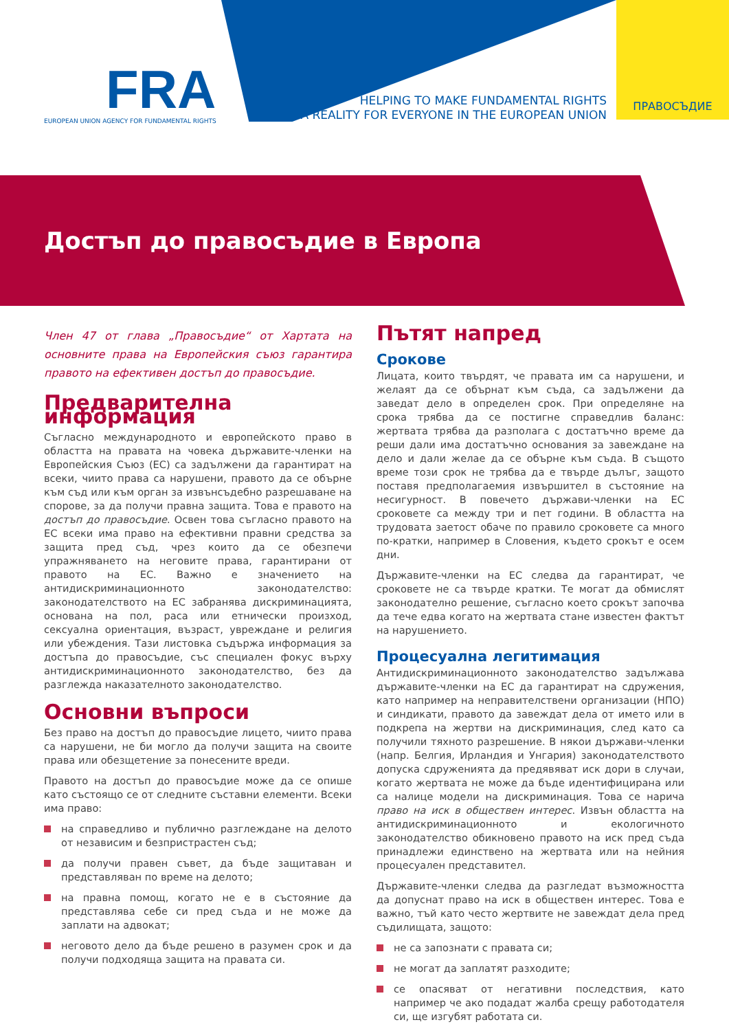FRA
EUROPEAN UNION AGENCY FOR FUNDAMENTAL RIGHTS
HELPING TO MAKE FUNDAMENTAL RIGHTS
A REALITY FOR EVERYONE IN THE EUROPEAN UNION
ПРАВОСЪДИЕ
Достъп до правосъдие в Европа
Член 47 от глава „Правосъдие“ от Хартата на основните права на Европейския съюз гарантира правото на ефективен достъп до правосъдие.
Предварителна информация
Съгласно международното и европейското право в областта на правата на човека държавите-членки на Европейския Съюз (ЕС) са задължени да гарантират на всеки, чиито права са нарушени, правото да се обърне към съд или към орган за извънсъдебно разрешаване на спорове, за да получи правна защита. Това е правото на достъп до правосъдие. Освен това съгласно правото на ЕС всеки има право на ефективни правни средства за защита пред съд, чрез които да се обезпечи упражняването на неговите права, гарантирани от правото на ЕС. Важно е значението на антидискриминационното законодателство: законодателството на ЕС забранява дискриминацията, основана на пол, раса или етнически произход, сексуална ориентация, възраст, увреждане и религия или убеждения. Тази листовка съдържа информация за достъпа до правосъдие, със специален фокус върху антидискриминационното законодателство, без да разглежда наказателното законодателство.
Основни въпроси
Без право на достъп до правосъдие лицето, чиито права са нарушени, не би могло да получи защита на своите права или обезщетение за понесените вреди.
Правото на достъп до правосъдие може да се опише като състоящо се от следните съставни елементи. Всеки има право:
на справедливо и публично разглеждане на делото от независим и безпристрастен съд;
да получи правен съвет, да бъде защитаван и представляван по време на делото;
на правна помощ, когато не е в състояние да представлява себе си пред съда и не може да заплати на адвокат;
неговото дело да бъде решено в разумен срок и да получи подходяща защита на правата си.
Пътят напред
Срокове
Лицата, които твърдят, че правата им са нарушени, и желаят да се обърнат към съда, са задължени да заведат дело в определен срок. При определяне на срока трябва да се постигне справедлив баланс: жертвата трябва да разполага с достатъчно време да реши дали има достатъчно основания за завеждане на дело и дали желае да се обърне към съда. В същото време този срок не трябва да е твърде дълъг, защото поставя предполагаемия извършител в състояние на несигурност. В повечето държави-членки на ЕС сроковете са между три и пет години. В областта на трудовата заетост обаче по правило сроковете са много по-кратки, например в Словения, където срокът е осем дни.
Държавите-членки на ЕС следва да гарантират, че сроковете не са твърде кратки. Те могат да обмислят законодателно решение, съгласно което срокът започва да тече едва когато на жертвата стане известен фактът на нарушението.
Процесуална легитимация
Антидискриминационното законодателство задължава държавите-членки на ЕС да гарантират на сдружения, като например на неправителствени организации (НПО) и синдикати, правото да завеждат дела от името или в подкрепа на жертви на дискриминация, след като са получили тяхното разрешение. В някои държави-членки (напр. Белгия, Ирландия и Унгария) законодателството допуска сдруженията да предявяват иск дори в случаи, когато жертвата не може да бъде идентифицирана или са налице модели на дискриминация. Това се нарича право на иск в обществен интерес. Извън областта на антидискриминационното и екологичното законодателство обикновено правото на иск пред съда принадлежи единствено на жертвата или на нейния процесуален представител.
Държавите-членки следва да разгледат възможността да допуснат право на иск в обществен интерес. Това е важно, тъй като често жертвите не завеждат дела пред съдилищата, защото:
не са запознати с правата си;
не могат да заплатят разходите;
се опасяват от негативни последствия, като например че ако подадат жалба срещу работодателя си, ще изгубят работата си.